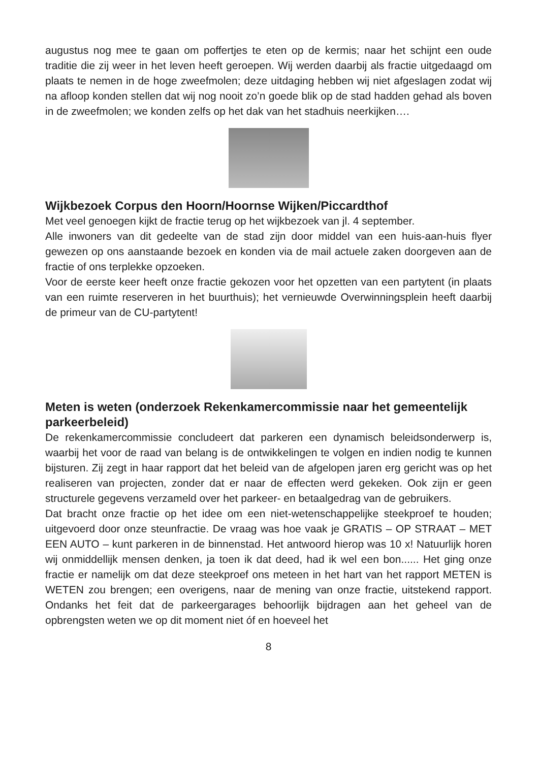augustus nog mee te gaan om poffertjes te eten op de kermis; naar het schijnt een oude traditie die zij weer in het leven heeft geroepen. Wij werden daarbij als fractie uitgedaagd om plaats te nemen in de hoge zweefmolen; deze uitdaging hebben wij niet afgeslagen zodat wij na afloop konden stellen dat wij nog nooit zo’n goede blik op de stad hadden gehad als boven in de zweefmolen; we konden zelfs op het dak van het stadhuis neerkijken….
Wijkbezoek Corpus den Hoorn/Hoornse Wijken/Piccardthof
Met veel genoegen kijkt de fractie terug op het wijkbezoek van jl. 4 september.
Alle inwoners van dit gedeelte van de stad zijn door middel van een huis-aan-huis flyer gewezen op ons aanstaande bezoek en konden via de mail actuele zaken doorgeven aan de fractie of ons terplekke opzoeken.
Voor de eerste keer heeft onze fractie gekozen voor het opzetten van een partytent (in plaats van een ruimte reserveren in het buurthuis); het vernieuwde Overwinningsplein heeft daarbij de primeur van de CU-partytent!
Meten is weten (onderzoek Rekenkamercommissie naar het gemeentelijk parkeerbeleid)
De rekenkamercommissie concludeert dat parkeren een dynamisch beleidsonderwerp is, waarbij het voor de raad van belang is de ontwikkelingen te volgen en indien nodig te kunnen bijsturen. Zij zegt in haar rapport dat het beleid van de afgelopen jaren erg gericht was op het realiseren van projecten, zonder dat er naar de effecten werd gekeken. Ook zijn er geen structurele gegevens verzameld over het parkeer- en betaalgedrag van de gebruikers.
Dat bracht onze fractie op het idee om een niet-wetenschappelijke steekproef te houden; uitgevoerd door onze steunfractie. De vraag was hoe vaak je GRATIS – OP STRAAT – MET EEN AUTO – kunt parkeren in de binnenstad. Het antwoord hierop was 10 x! Natuurlijk horen wij onmiddellijk mensen denken, ja toen ik dat deed, had ik wel een bon...... Het ging onze fractie er namelijk om dat deze steekproef ons meteen in het hart van het rapport METEN is WETEN zou brengen; een overigens, naar de mening van onze fractie, uitstekend rapport. Ondanks het feit dat de parkeergarages behoorlijk bijdragen aan het geheel van de opbrengsten weten we op dit moment niet óf en hoeveel het
8